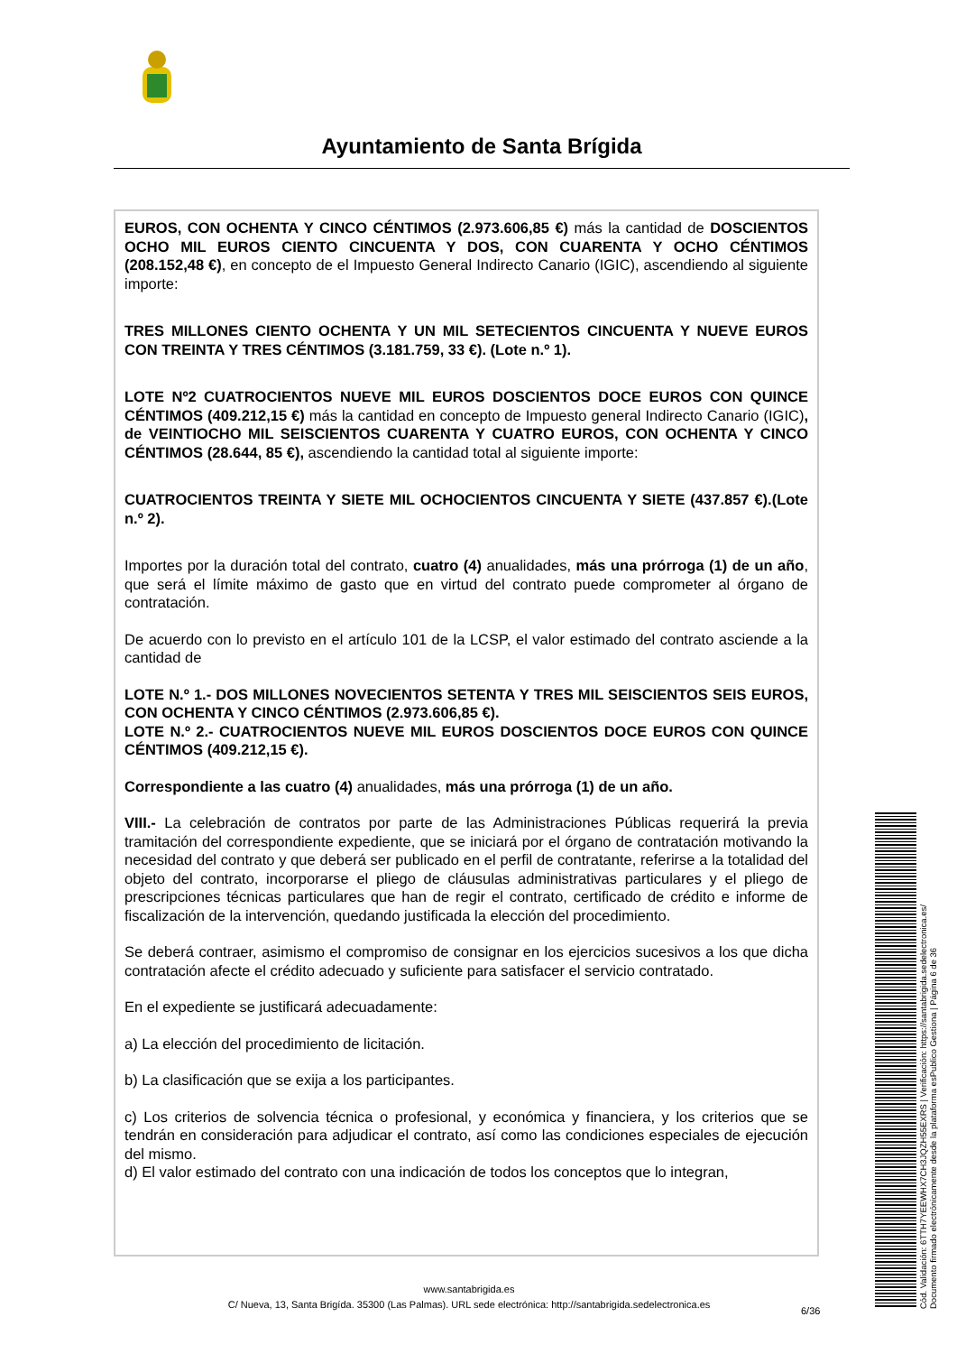Ayuntamiento de Santa Brígida
EUROS, CON OCHENTA Y CINCO CÉNTIMOS (2.973.606,85 €) más la cantidad de DOSCIENTOS OCHO MIL EUROS CIENTO CINCUENTA Y DOS, CON CUARENTA Y OCHO CÉNTIMOS (208.152,48 €), en concepto de el Impuesto General Indirecto Canario (IGIC), ascendiendo al siguiente importe:
TRES MILLONES CIENTO OCHENTA Y UN MIL SETECIENTOS CINCUENTA Y NUEVE EUROS CON TREINTA Y TRES CÉNTIMOS (3.181.759, 33 €). (Lote n.º 1).
LOTE Nº2 CUATROCIENTOS NUEVE MIL EUROS DOSCIENTOS DOCE EUROS CON QUINCE CÉNTIMOS (409.212,15 €) más la cantidad en concepto de Impuesto general Indirecto Canario (IGIC), de VEINTIOCHO MIL SEISCIENTOS CUARENTA Y CUATRO EUROS, CON OCHENTA Y CINCO CÉNTIMOS (28.644, 85 €), ascendiendo la cantidad total al siguiente importe:
CUATROCIENTOS TREINTA Y SIETE MIL OCHOCIENTOS CINCUENTA Y SIETE (437.857 €).(Lote n.º 2).
Importes por la duración total del contrato, cuatro (4) anualidades, más una prórroga (1) de un año, que será el límite máximo de gasto que en virtud del contrato puede comprometer al órgano de contratación.
De acuerdo con lo previsto en el artículo 101 de la LCSP, el valor estimado del contrato asciende a la cantidad de
LOTE N.º 1.- DOS MILLONES NOVECIENTOS SETENTA Y TRES MIL SEISCIENTOS SEIS EUROS, CON OCHENTA Y CINCO CÉNTIMOS (2.973.606,85 €).
LOTE N.º 2.- CUATROCIENTOS NUEVE MIL EUROS DOSCIENTOS DOCE EUROS CON QUINCE CÉNTIMOS (409.212,15 €).
Correspondiente a las cuatro (4) anualidades, más una prórroga (1) de un año.
VIII.- La celebración de contratos por parte de las Administraciones Públicas requerirá la previa tramitación del correspondiente expediente, que se iniciará por el órgano de contratación motivando la necesidad del contrato y que deberá ser publicado en el perfil de contratante, referirse a la totalidad del objeto del contrato, incorporarse el pliego de cláusulas administrativas particulares y el pliego de prescripciones técnicas particulares que han de regir el contrato, certificado de crédito e informe de fiscalización de la intervención, quedando justificada la elección del procedimiento.
Se deberá contraer, asimismo el compromiso de consignar en los ejercicios sucesivos a los que dicha contratación afecte el crédito adecuado y suficiente para satisfacer el servicio contratado.
En el expediente se justificará adecuadamente:
a) La elección del procedimiento de licitación.
b) La clasificación que se exija a los participantes.
c) Los criterios de solvencia técnica o profesional, y económica y financiera, y los criterios que se tendrán en consideración para adjudicar el contrato, así como las condiciones especiales de ejecución del mismo.
d) El valor estimado del contrato con una indicación de todos los conceptos que lo integran,
www.santabrigida.es
C/ Nueva, 13, Santa Brigída. 35300 (Las Palmas). URL sede electrónica: http://santabrigida.sedelectronica.es
6/36
Cód. Validación: 6TTH7YEEWHX7CH3JQZH55EXRS | Verificación: https://santabrigida.sedelectronica.es/
Documento firmado electrónicamente desde la plataforma esPublico Gestiona | Página 6 de 36